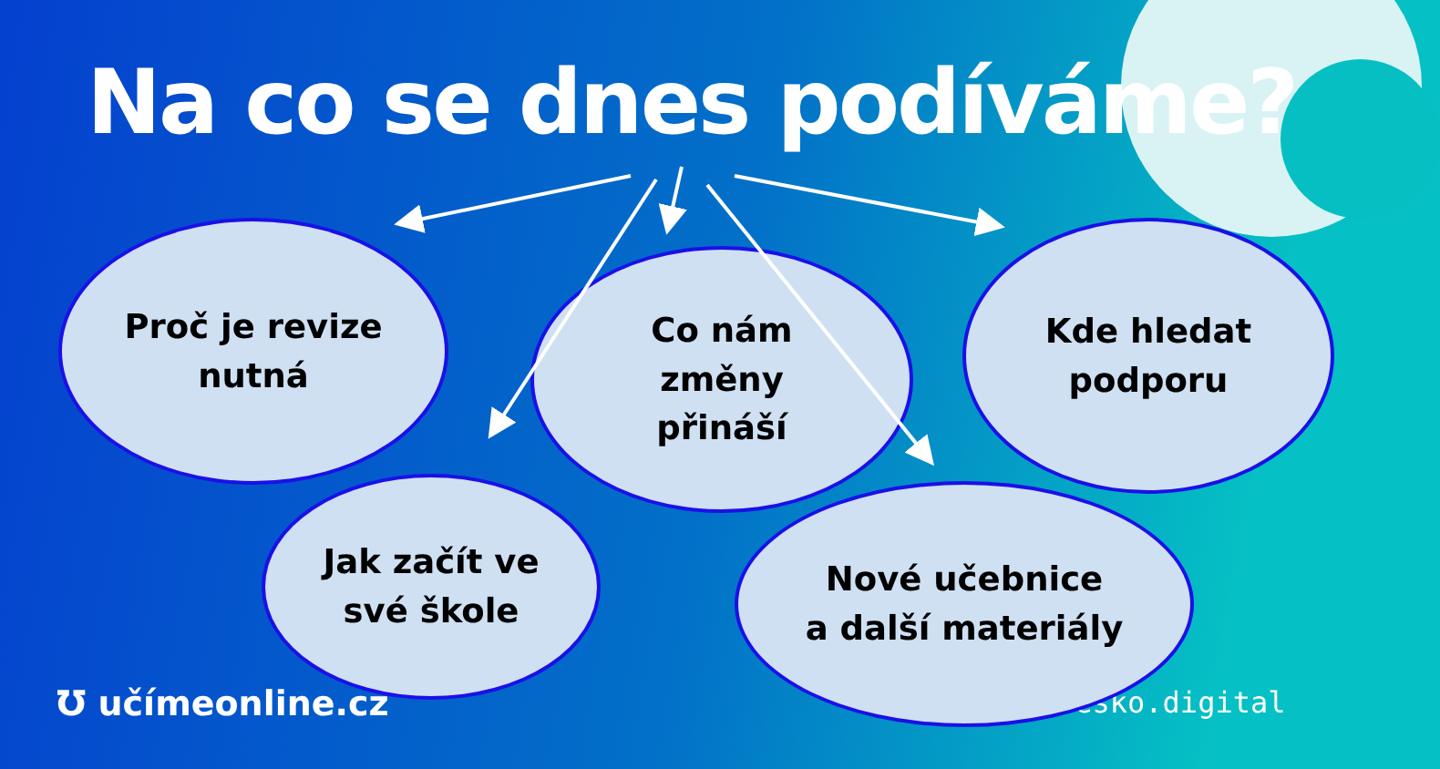Na co se dnes podíváme?
česko.digital
Proč je revize
nutná
Co nám
změny
přináší
Kde hledat
podporu
Jak začít ve
své škole
Nové učebnice
a další materiály
Ʊ učímeonline.cz